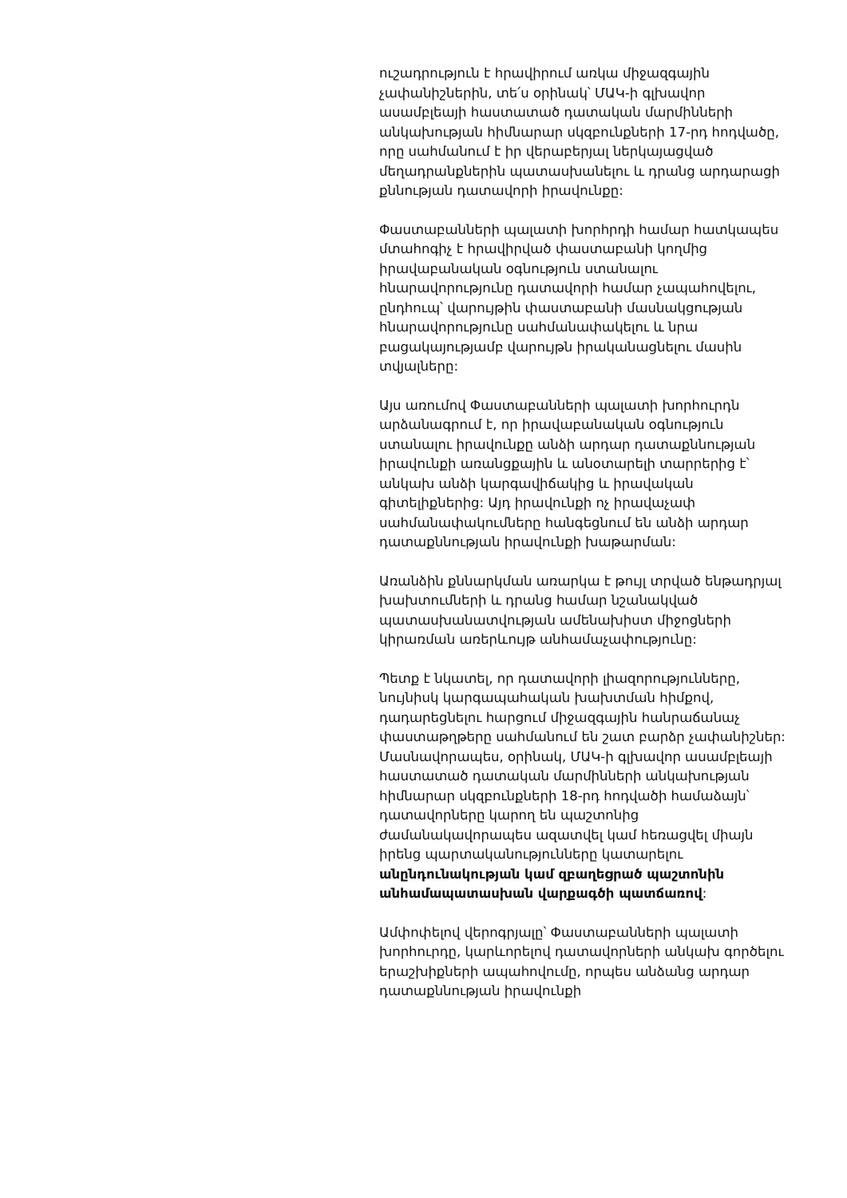ուշադրություն է հրավիրում առկա միջազգային չափանիշներին, տե՛ս օրինակ՝ ՄԱԿ-ի գլխավոր ասամբլեայի հաստատած դատական մարմինների անկախության հիմնարար սկզբունքների 17-րդ հոդվածը, որը սահմանում է իր վերաբերյալ ներկայացված մեղադրանքներին պատասխանելու և դրանց արդարացի քննության դատավորի իրավունքը:
Փաստաբանների պալատի խորհրդի համար հատկապես մտահոգիչ է հրավիրված փաստաբանի կողմից իրավաբանական օգնություն ստանալու հնարավորությունը դատավորի համար չապահովելու, ընդհուպ՝ վարույթին փաստաբանի մասնակցության հնարավորությունը սահմանափակելու և նրա բացակայությամբ վարույթն իրականացնելու մասին տվյալները:
Այս առումով Փաստաբանների պալատի խորհուրդն արձանագրում է, որ իրավաբանական օգնություն ստանալու իրավունքը անձի արդար դատաքննության իրավունքի առանցքային և անօտարելի տարրերից է՝ անկախ անձի կարգավիճակից և իրավական գիտելիքներից: Այդ իրավունքի ոչ իրավաչափ սահմանափակումները հանգեցնում են անձի արդար դատաքննության իրավունքի խաթարման:
Առանձին քննարկման առարկա է թույլ տրված ենթադրյալ խախտումների և դրանց համար նշանակված պատասխանատվության ամենախիստ միջոցների կիրառման առերևույթ անհամաչափությունը:
Պետք է նկատել, որ դատավորի լիազորությունները, նույնիսկ կարգապահական խախտման հիմքով, դադարեցնելու հարցում միջազգային հանրաճանաչ փաստաթղթերը սահմանում են շատ բարձր չափանիշներ: Մասնավորապես, օրինակ, ՄԱԿ-ի գլխավոր ասամբլեայի հաստատած դատական մարմինների անկախության հիմնարար սկզբունքների 18-րդ հոդվածի համաձայն՝ դատավորները կարող են պաշտոնից ժամանակավորապես ազատվել կամ հեռացվել միայն իրենց պարտականությունները կատարելու անընդունակության կամ զբաղեցրած պաշտոնին անհամապատասխան վարքագծի պատճառով:
Ամփոփելով վերոգրյալը՝ Փաստաբանների պալատի խորհուրդը, կարևորելով դատավորների անկախ գործելու երաշխիքների ապահովումը, որպես անձանց արդար դատաքննության իրավունքի